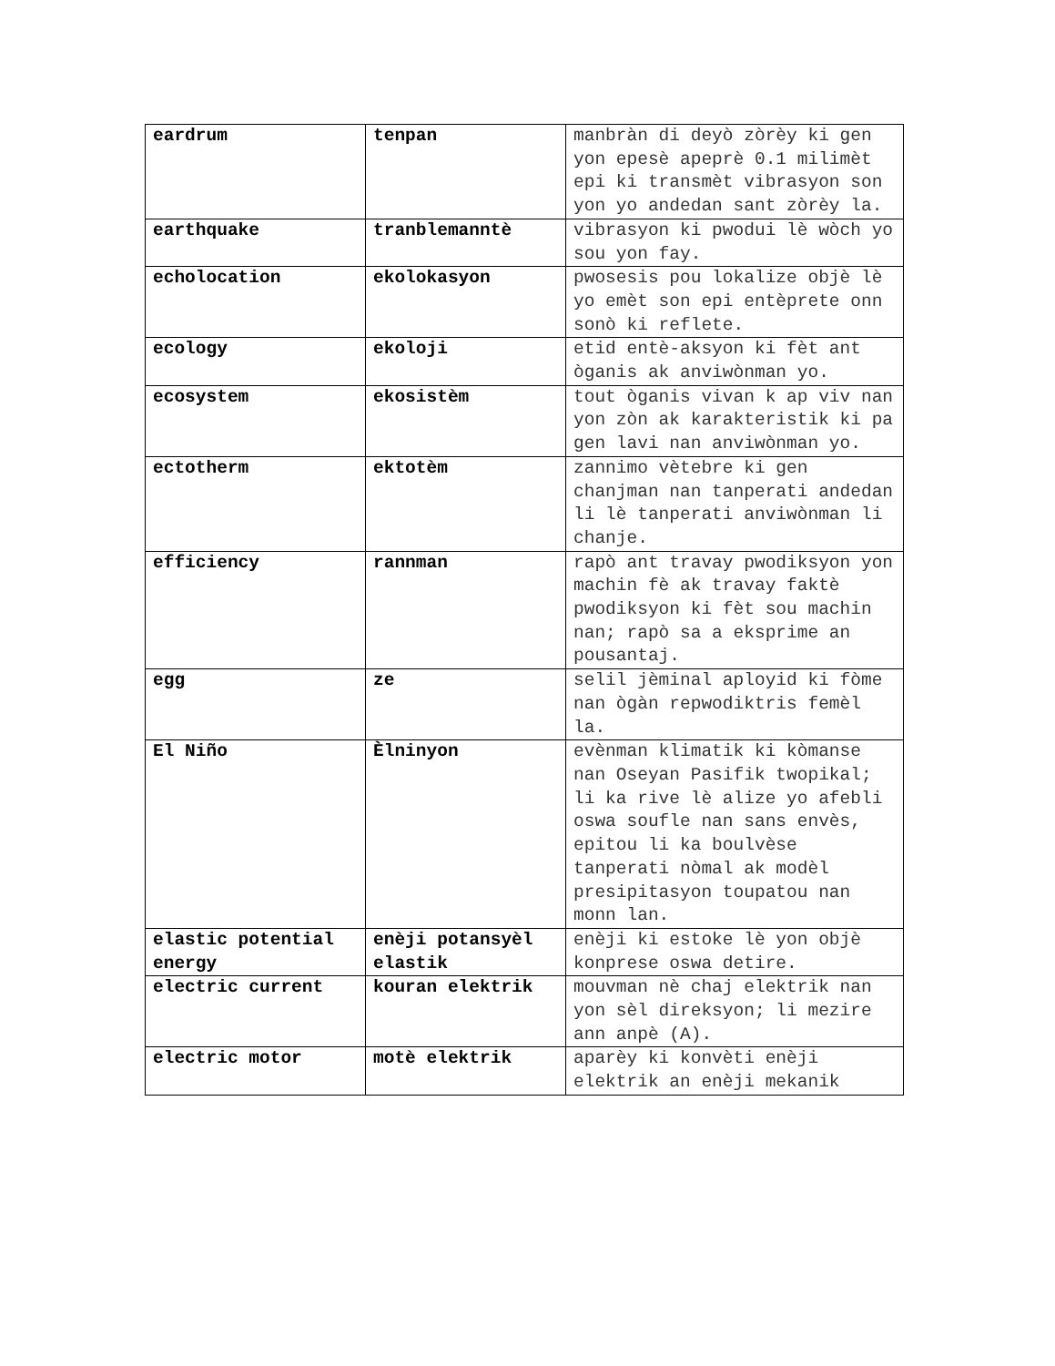| eardrum | tenpan | manbràn di deyò zòrèy ki gen yon epesè apeprè 0.1 milimèt epi ki transmèt vibrasyon son yon yo andedan sant zòrèy la. |
| earthquake | tranblemanntè | vibrasyon ki pwodui lè wòch yo sou yon fay. |
| echolocation | ekolokasyon | pwosesis pou lokalize objè lè yo emèt son epi entèprete onn sonò ki reflete. |
| ecology | ekoloji | etid entè-aksyon ki fèt ant òganis ak anviwònman yo. |
| ecosystem | ekosistèm | tout òganis vivan k ap viv nan yon zòn ak karakteristik ki pa gen lavi nan anviwònman yo. |
| ectotherm | ektotèm | zannimo vètebre ki gen chanjman nan tanperati andedan li lè tanperati anviwònman li chanje. |
| efficiency | rannman | rapò ant travay pwodiksyon yon machin fè ak travay faktè pwodiksyon ki fèt sou machin nan; rapò sa a eksprime an pousantaj. |
| egg | ze | selil jèminal aployid ki fòme nan ògàn repwodiktris femèl la. |
| El Niño | Èlninyon | evènman klimatik ki kòmanse nan Oseyan Pasifik twopikal; li ka rive lè alize yo afebli oswa soufle nan sans envès, epitou li ka boulvèse tanperati nòmal ak modèl presipitasyon toupatou nan monn lan. |
| elastic potential energy | enèji potansyèl elastik | enèji ki estoke lè yon objè konprese oswa detire. |
| electric current | kouran elektrik | mouvman nè chaj elektrik nan yon sèl direksyon; li mezire ann anpè (A). |
| electric motor | motè elektrik | aparèy ki konvèti enèji elektrik an enèji mekanik |